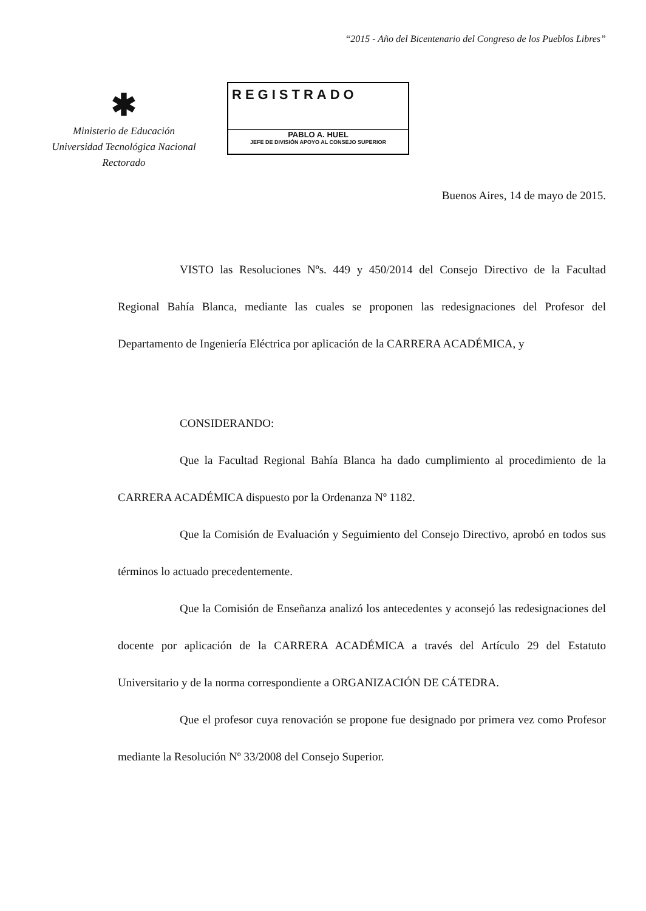“2015 - Año del Bicentenario del Congreso de los Pueblos Libres”
✱
Ministerio de Educación
Universidad Tecnológica Nacional
Rectorado
REGISTRADO
PABLO A. HUEL
JEFE DE DIVISIÓN APOYO AL CONSEJO SUPERIOR
Buenos Aires, 14 de mayo de 2015.
VISTO las Resoluciones Nºs. 449 y 450/2014 del Consejo Directivo de la Facultad Regional Bahía Blanca, mediante las cuales se proponen las redesignaciones del Profesor del Departamento de Ingeniería Eléctrica por aplicación de la CARRERA ACADÉMICA, y
CONSIDERANDO:
Que la Facultad Regional Bahía Blanca ha dado cumplimiento al procedimiento de la CARRERA ACADÉMICA dispuesto por la Ordenanza Nº 1182.
Que la Comisión de Evaluación y Seguimiento del Consejo Directivo, aprobó en todos sus términos lo actuado precedentemente.
Que la Comisión de Enseñanza analizó los antecedentes y aconsejó las redesignaciones del docente por aplicación de la CARRERA ACADÉMICA a través del Artículo 29 del Estatuto Universitario y de la norma correspondiente a ORGANIZACIÓN DE CÁTEDRA.
Que el profesor cuya renovación se propone fue designado por primera vez como Profesor mediante la Resolución Nº 33/2008 del Consejo Superior.